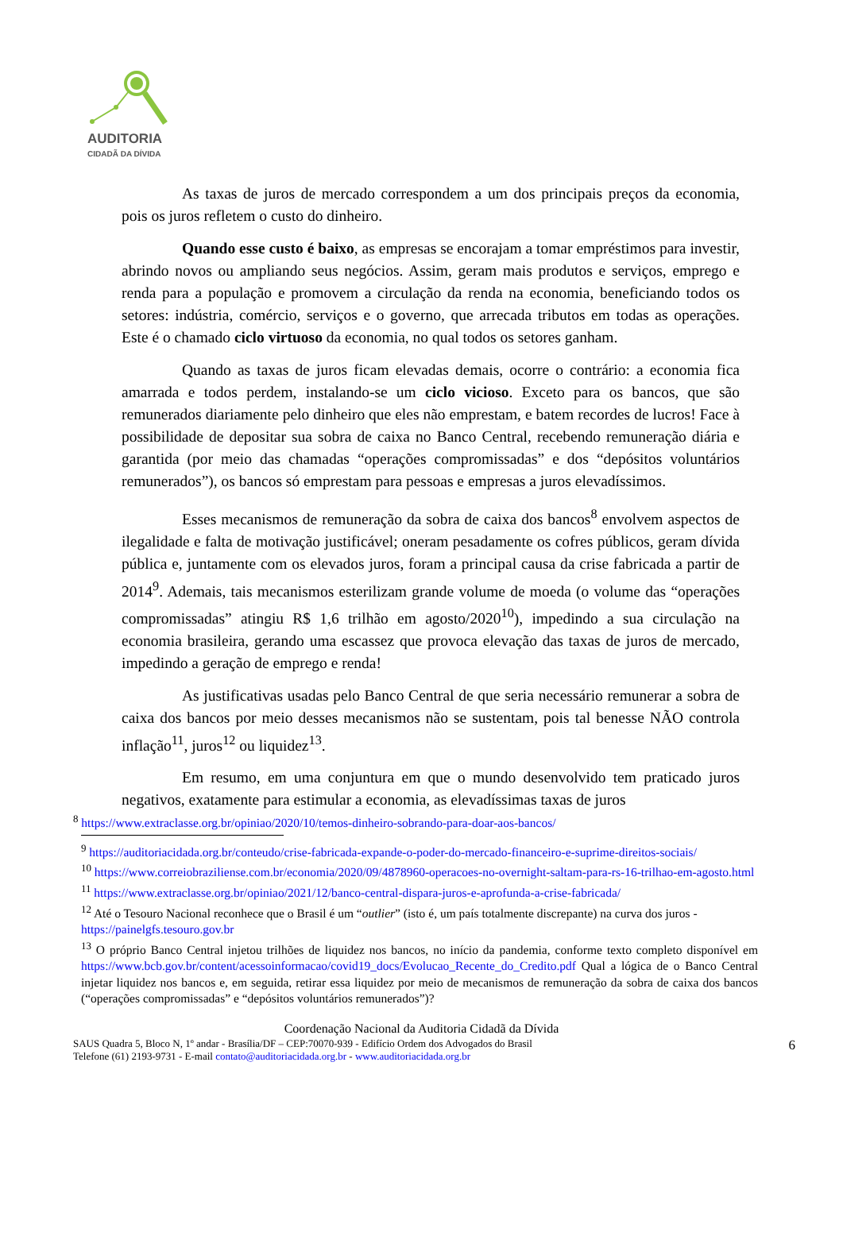AUDITORIA
CIDADÃ DA DÍVIDA
As taxas de juros de mercado correspondem a um dos principais preços da economia, pois os juros refletem o custo do dinheiro.
Quando esse custo é baixo, as empresas se encorajam a tomar empréstimos para investir, abrindo novos ou ampliando seus negócios. Assim, geram mais produtos e serviços, emprego e renda para a população e promovem a circulação da renda na economia, beneficiando todos os setores: indústria, comércio, serviços e o governo, que arrecada tributos em todas as operações. Este é o chamado ciclo virtuoso da economia, no qual todos os setores ganham.
Quando as taxas de juros ficam elevadas demais, ocorre o contrário: a economia fica amarrada e todos perdem, instalando-se um ciclo vicioso. Exceto para os bancos, que são remunerados diariamente pelo dinheiro que eles não emprestam, e batem recordes de lucros! Face à possibilidade de depositar sua sobra de caixa no Banco Central, recebendo remuneração diária e garantida (por meio das chamadas “operações compromissadas” e dos “depósitos voluntários remunerados”), os bancos só emprestam para pessoas e empresas a juros elevadíssimos.
Esses mecanismos de remuneração da sobra de caixa dos bancos<sup>8</sup> envolvem aspectos de ilegalidade e falta de motivação justificável; oneram pesadamente os cofres públicos, geram dívida pública e, juntamente com os elevados juros, foram a principal causa da crise fabricada a partir de 2014<sup>9</sup>. Ademais, tais mecanismos esterilizam grande volume de moeda (o volume das “operações compromissadas” atingiu R$ 1,6 trilhão em agosto/2020<sup>10</sup>), impedindo a sua circulação na economia brasileira, gerando uma escassez que provoca elevação das taxas de juros de mercado, impedindo a geração de emprego e renda!
As justificativas usadas pelo Banco Central de que seria necessário remunerar a sobra de caixa dos bancos por meio desses mecanismos não se sustentam, pois tal benesse NÃO controla inflação<sup>11</sup>, juros<sup>12</sup> ou liquidez<sup>13</sup>.
Em resumo, em uma conjuntura em que o mundo desenvolvido tem praticado juros negativos, exatamente para estimular a economia, as elevadíssimas taxas de juros
<sup>8</sup> https://www.extraclasse.org.br/opiniao/2020/10/temos-dinheiro-sobrando-para-doar-aos-bancos/
<sup>9</sup> https://auditoriacidada.org.br/conteudo/crise-fabricada-expande-o-poder-do-mercado-financeiro-e-suprime-direitos-sociais/
<sup>10</sup> https://www.correiobraziliense.com.br/economia/2020/09/4878960-operacoes-no-overnight-saltam-para-rs-16-trilhao-em-agosto.html
<sup>11</sup> https://www.extraclasse.org.br/opiniao/2021/12/banco-central-dispara-juros-e-aprofunda-a-crise-fabricada/
<sup>12</sup> Até o Tesouro Nacional reconhece que o Brasil é um “outlier” (isto é, um país totalmente discrepante) na curva dos juros - https://painelgfs.tesouro.gov.br
<sup>13</sup> O próprio Banco Central injetou trilhões de liquidez nos bancos, no início da pandemia, conforme texto completo disponível em https://www.bcb.gov.br/content/acessoinformacao/covid19_docs/Evolucao_Recente_do_Credito.pdf Qual a lógica de o Banco Central injetar liquidez nos bancos e, em seguida, retirar essa liquidez por meio de mecanismos de remuneração da sobra de caixa dos bancos (“operações compromissadas” e “depósitos voluntários remunerados”)?
Coordenação Nacional da Auditoria Cidadã da Dívida
SAUS Quadra 5, Bloco N, 1º andar - Brasília/DF – CEP:70070-939 - Edifício Ordem dos Advogados do Brasil
Telefone (61) 2193-9731 - E-mail contato@auditoriacidada.org.br - www.auditoriacidada.org.br 6